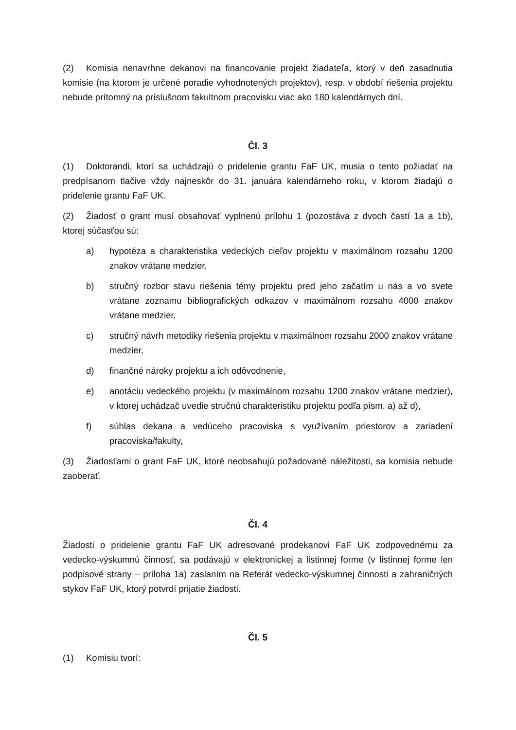(2) Komisia nenavrhne dekanovi na financovanie projekt žiadateľa, ktorý v deň zasadnutia komisie (na ktorom je určené poradie vyhodnotených projektov), resp. v období riešenia projektu nebude prítomný na príslušnom fakultnom pracovisku viac ako 180 kalendárnych dní.
Čl. 3
(1) Doktorandi, ktorí sa uchádzajú o pridelenie grantu FaF UK, musia o tento požiadať na predpísanom tlačive vždy najneskôr do 31. januára kalendárneho roku, v ktorom žiadajú o pridelenie grantu FaF UK.
(2) Žiadosť o grant musí obsahovať vyplnenú prílohu 1 (pozostáva z dvoch častí 1a a 1b), ktorej súčasťou sú:
a) hypotéza a charakteristika vedeckých cieľov projektu v maximálnom rozsahu 1200 znakov vrátane medzier,
b) stručný rozbor stavu riešenia témy projektu pred jeho začatím u nás a vo svete vrátane zoznamu bibliografických odkazov v maximálnom rozsahu 4000 znakov vrátane medzier,
c) stručný návrh metodiky riešenia projektu v maximálnom rozsahu 2000 znakov vrátane medzier,
d) finančné nároky projektu a ich odôvodnenie,
e) anotáciu vedeckého projektu (v maximálnom rozsahu 1200 znakov vrátane medzier), v ktorej uchádzač uvedie stručnú charakteristiku projektu podľa písm. a) až d),
f) súhlas dekana a vedúceho pracoviska s využívaním priestorov a zariadení pracoviska/fakulty,
(3) Žiadosťami o grant FaF UK, ktoré neobsahujú požadované náležitosti, sa komisia nebude zaoberať.
Čl. 4
Žiadosti o pridelenie grantu FaF UK adresované prodekanovi FaF UK zodpovednému za vedecko-výskumnú činnosť, sa podávajú v elektronickej a listinnej forme (v listinnej forme len podpisové strany – príloha 1a) zaslaním na Referát vedecko-výskumnej činnosti a zahraničných stykov FaF UK, ktorý potvrdí prijatie žiadosti.
Čl. 5
(1) Komisiu tvorí: